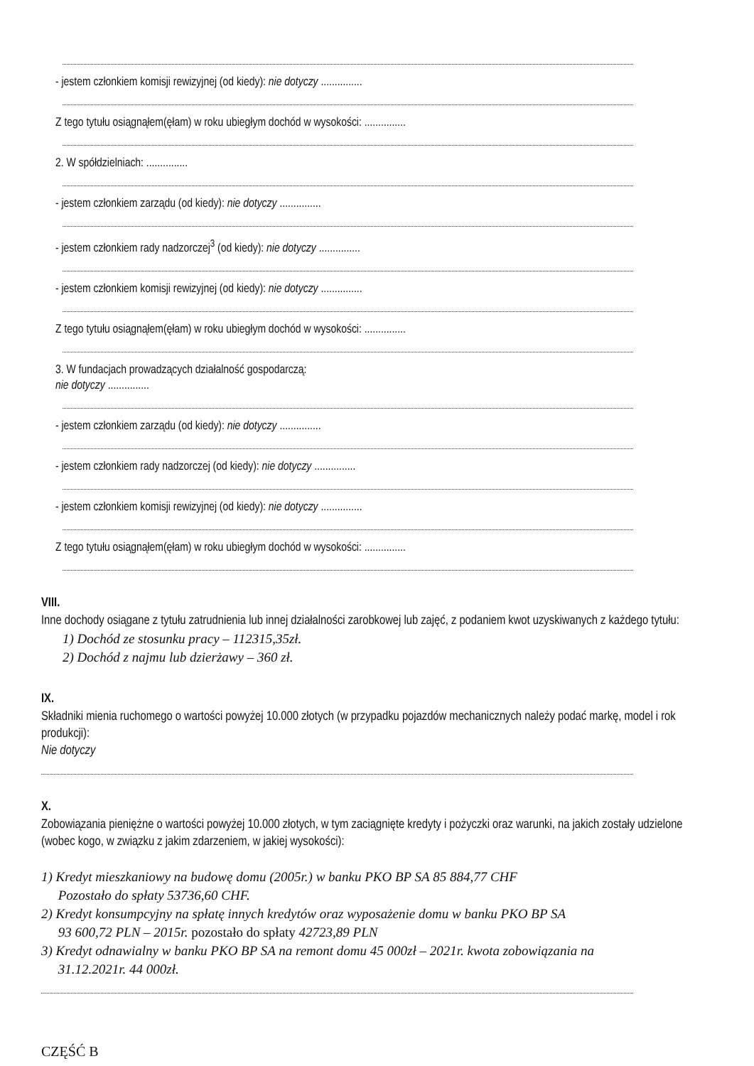- jestem członkiem komisji rewizyjnej (od kiedy): nie dotyczy ...............
Z tego tytułu osiągnąłem(ęłam) w roku ubiegłym dochód w wysokości: ...............
2. W spółdzielniach: ...............
- jestem członkiem zarządu (od kiedy): nie dotyczy ...............
- jestem członkiem rady nadzorczej<sup>3</sup> (od kiedy): nie dotyczy ...............
- jestem członkiem komisji rewizyjnej (od kiedy): nie dotyczy ...............
Z tego tytułu osiągnąłem(ęłam) w roku ubiegłym dochód w wysokości: ...............
3. W fundacjach prowadzących działalność gospodarczą:
nie dotyczy ...............
- jestem członkiem zarządu (od kiedy): nie dotyczy ...............
- jestem członkiem rady nadzorczej (od kiedy): nie dotyczy ...............
- jestem członkiem komisji rewizyjnej (od kiedy): nie dotyczy ...............
Z tego tytułu osiągnąłem(ęłam) w roku ubiegłym dochód w wysokości: ...............
VIII.
Inne dochody osiągane z tytułu zatrudnienia lub innej działalności zarobkowej lub zajęć, z podaniem kwot uzyskiwanych z każdego tytułu:
1) Dochód ze stosunku pracy – 112315,35zł.
2) Dochód z najmu lub dzierżawy – 360 zł.
IX.
Składniki mienia ruchomego o wartości powyżej 10.000 złotych (w przypadku pojazdów mechanicznych należy podać markę, model i rok produkcji):
Nie dotyczy
X.
Zobowiązania pieniężne o wartości powyżej 10.000 złotych, w tym zaciągnięte kredyty i pożyczki oraz warunki, na jakich zostały udzielone (wobec kogo, w związku z jakim zdarzeniem, w jakiej wysokości):
1) Kredyt mieszkaniowy na budowę domu (2005r.) w banku PKO BP SA 85 884,77 CHF
Pozostało do spłaty 53736,60 CHF.
2) Kredyt konsumpcyjny na spłatę innych kredytów oraz wyposażenie domu w banku PKO BP SA
93 600,72 PLN – 2015r. pozostało do spłaty 42723,89 PLN
3) Kredyt odnawialny w banku PKO BP SA na remont domu 45 000zł – 2021r. kwota zobowiązania na
31.12.2021r. 44 000zł.
CZĘŚĆ B